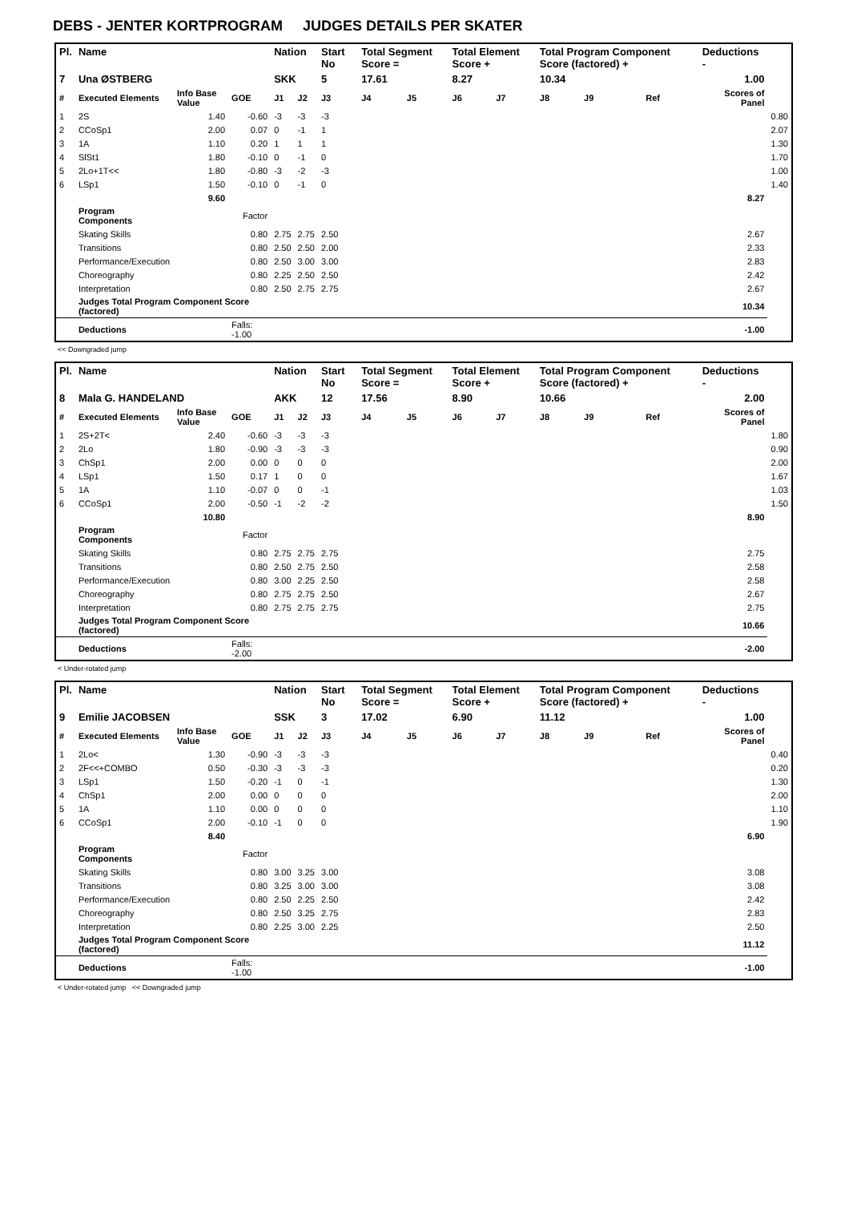DEBS - JENTER KORTPROGRAM JUDGES DETAILS PER SKATER
| Pl. | Name | | | Nation | | Start No | Total Segment Score = | | Total Element Score + | | Total Program Component Score (factored) + | | | | Deductions - | |
| 7 | Una ØSTBERG | | | SKK | | 5 | 17.61 | | 8.27 | | 10.34 | | | | 1.00 | |
| # | Executed Elements | Info Base Value | GOE | J1 | J2 | J3 | J4 | J5 | J6 | J7 | J8 | J9 | | Ref | Scores of Panel | |
| 1 | 2S | 1.40 | -0.60 | -3 | -3 | -3 | | | | | | | | | | 0.80 |
| 2 | CCoSp1 | 2.00 | 0.07 | 0 | -1 | 1 | | | | | | | | | | 2.07 |
| 3 | 1A | 1.10 | 0.20 | 1 | 1 | 1 | | | | | | | | | | 1.30 |
| 4 | SlSt1 | 1.80 | -0.10 | 0 | -1 | 0 | | | | | | | | | | 1.70 |
| 5 | 2Lo+1T<< | 1.80 | -0.80 | -3 | -2 | -3 | | | | | | | | | | 1.00 |
| 6 | LSp1 | 1.50 | -0.10 | 0 | -1 | 0 | | | | | | | | | | 1.40 |
| | | 9.60 | | | | | | | | | | | | | 8.27 | |
| | Program Components | | Factor | | | | | | | | | | | | | |
| | Skating Skills | | 0.80 | 2.75 | 2.75 | 2.50 | | | | | | | | | 2.67 | |
| | Transitions | | 0.80 | 2.50 | 2.50 | 2.00 | | | | | | | | | 2.33 | |
| | Performance/Execution | | 0.80 | 2.50 | 3.00 | 3.00 | | | | | | | | | 2.83 | |
| | Choreography | | 0.80 | 2.25 | 2.50 | 2.50 | | | | | | | | | 2.42 | |
| | Interpretation | | 0.80 | 2.50 | 2.75 | 2.75 | | | | | | | | | 2.67 | |
| | Judges Total Program Component Score (factored) | | | | | | | | | | | | | | 10.34 | |
| | Deductions | | Falls: -1.00 | | | | | | | | | | | | -1.00 | |
<< Downgraded jump
| Pl. | Name | | | Nation | | Start No | Total Segment Score = | | Total Element Score + | | Total Program Component Score (factored) + | | | | Deductions - | |
| 8 | Mala G. HANDELAND | | | AKK | | 12 | 17.56 | | 8.90 | | 10.66 | | | | 2.00 | |
| # | Executed Elements | Info Base Value | GOE | J1 | J2 | J3 | J4 | J5 | J6 | J7 | J8 | J9 | | Ref | Scores of Panel | |
| 1 | 2S+2T< | 2.40 | -0.60 | -3 | -3 | -3 | | | | | | | | | | 1.80 |
| 2 | 2Lo | 1.80 | -0.90 | -3 | -3 | -3 | | | | | | | | | | 0.90 |
| 3 | ChSp1 | 2.00 | 0.00 | 0 | 0 | 0 | | | | | | | | | | 2.00 |
| 4 | LSp1 | 1.50 | 0.17 | 1 | 0 | 0 | | | | | | | | | | 1.67 |
| 5 | 1A | 1.10 | -0.07 | 0 | 0 | -1 | | | | | | | | | | 1.03 |
| 6 | CCoSp1 | 2.00 | -0.50 | -1 | -2 | -2 | | | | | | | | | | 1.50 |
| | | 10.80 | | | | | | | | | | | | | 8.90 | |
| | Program Components | | Factor | | | | | | | | | | | | | |
| | Skating Skills | | 0.80 | 2.75 | 2.75 | 2.75 | | | | | | | | | 2.75 | |
| | Transitions | | 0.80 | 2.50 | 2.75 | 2.50 | | | | | | | | | 2.58 | |
| | Performance/Execution | | 0.80 | 3.00 | 2.25 | 2.50 | | | | | | | | | 2.58 | |
| | Choreography | | 0.80 | 2.75 | 2.75 | 2.50 | | | | | | | | | 2.67 | |
| | Interpretation | | 0.80 | 2.75 | 2.75 | 2.75 | | | | | | | | | 2.75 | |
| | Judges Total Program Component Score (factored) | | | | | | | | | | | | | | 10.66 | |
| | Deductions | | Falls: -2.00 | | | | | | | | | | | | -2.00 | |
< Under-rotated jump
| Pl. | Name | | | Nation | | Start No | Total Segment Score = | | Total Element Score + | | Total Program Component Score (factored) + | | | | Deductions - | |
| 9 | Emilie JACOBSEN | | | SSK | | 3 | 17.02 | | 6.90 | | 11.12 | | | | 1.00 | |
| # | Executed Elements | Info Base Value | GOE | J1 | J2 | J3 | J4 | J5 | J6 | J7 | J8 | J9 | | Ref | Scores of Panel | |
| 1 | 2Lo< | 1.30 | -0.90 | -3 | -3 | -3 | | | | | | | | | | 0.40 |
| 2 | 2F<<+COMBO | 0.50 | -0.30 | -3 | -3 | -3 | | | | | | | | | | 0.20 |
| 3 | LSp1 | 1.50 | -0.20 | -1 | 0 | -1 | | | | | | | | | | 1.30 |
| 4 | ChSp1 | 2.00 | 0.00 | 0 | 0 | 0 | | | | | | | | | | 2.00 |
| 5 | 1A | 1.10 | 0.00 | 0 | 0 | 0 | | | | | | | | | | 1.10 |
| 6 | CCoSp1 | 2.00 | -0.10 | -1 | 0 | 0 | | | | | | | | | | 1.90 |
| | | 8.40 | | | | | | | | | | | | | 6.90 | |
| | Program Components | | Factor | | | | | | | | | | | | | |
| | Skating Skills | | 0.80 | 3.00 | 3.25 | 3.00 | | | | | | | | | 3.08 | |
| | Transitions | | 0.80 | 3.25 | 3.00 | 3.00 | | | | | | | | | 3.08 | |
| | Performance/Execution | | 0.80 | 2.50 | 2.25 | 2.50 | | | | | | | | | 2.42 | |
| | Choreography | | 0.80 | 2.50 | 3.25 | 2.75 | | | | | | | | | 2.83 | |
| | Interpretation | | 0.80 | 2.25 | 3.00 | 2.25 | | | | | | | | | 2.50 | |
| | Judges Total Program Component Score (factored) | | | | | | | | | | | | | | 11.12 | |
| | Deductions | | Falls: -1.00 | | | | | | | | | | | | -1.00 | |
< Under-rotated jump << Downgraded jump